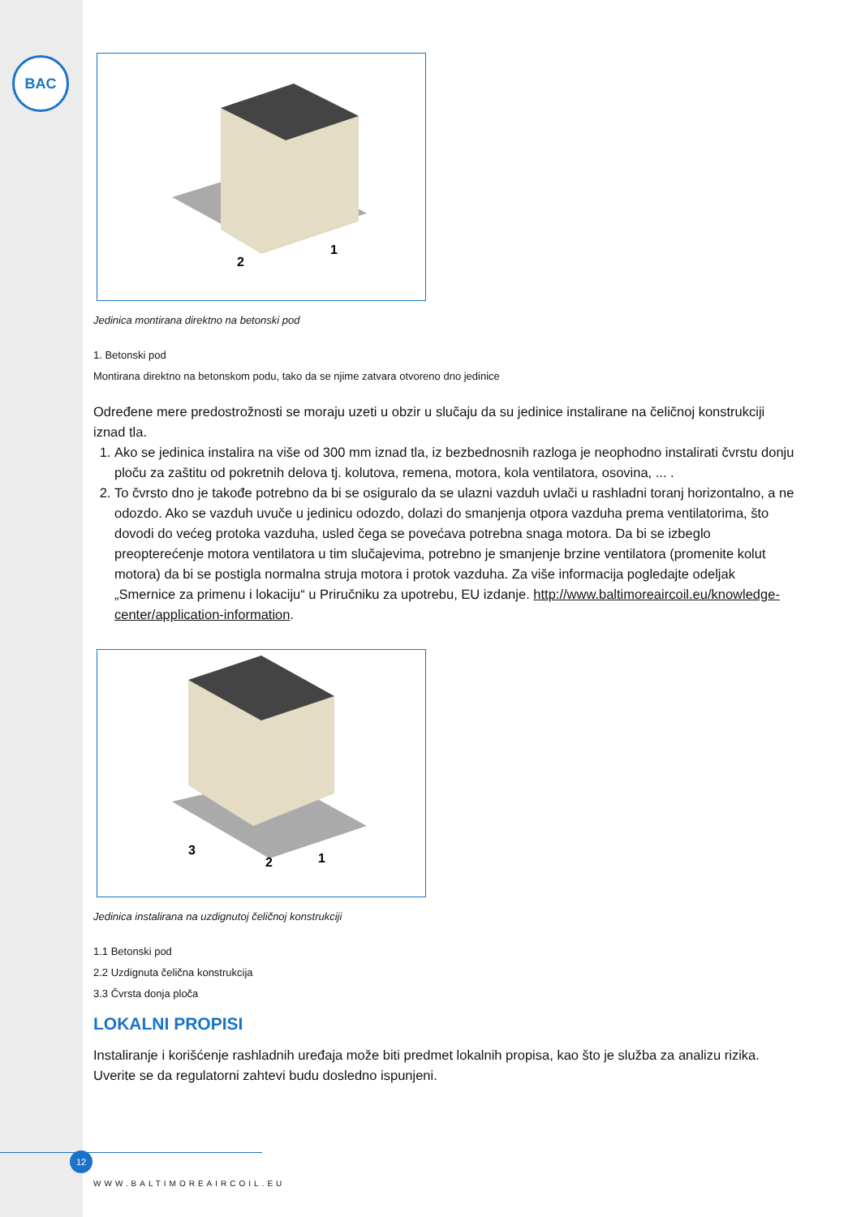BAC
2
1
Jedinica montirana direktno na betonski pod
1. Betonski pod
Montirana direktno na betonskom podu, tako da se njime zatvara otvoreno dno jedinice
Određene mere predostrožnosti se moraju uzeti u obzir u slučaju da su jedinice instalirane na čeličnoj konstrukciji iznad tla.
1. Ako se jedinica instalira na više od 300 mm iznad tla, iz bezbednosnih razloga je neophodno instalirati čvrstu donju ploču za zaštitu od pokretnih delova tj. kolutova, remena, motora, kola ventilatora, osovina, ... .
2. To čvrsto dno je takođe potrebno da bi se osiguralo da se ulazni vazduh uvlači u rashladni toranj horizontalno, a ne odozdo. Ako se vazduh uvuče u jedinicu odozdo, dolazi do smanjenja otpora vazduha prema ventilatorima, što dovodi do većeg protoka vazduha, usled čega se povećava potrebna snaga motora. Da bi se izbeglo preopterećenje motora ventilatora u tim slučajevima, potrebno je smanjenje brzine ventilatora (promenite kolut motora) da bi se postigla normalna struja motora i protok vazduha. Za više informacija pogledajte odeljak „Smernice za primenu i lokaciju“ u Priručniku za upotrebu, EU izdanje. http://www.baltimoreaircoil.eu/knowledge-center/application-information.
3
2
1
Jedinica instalirana na uzdignutoj čeličnoj konstrukciji
1.1 Betonski pod
2.2 Uzdignuta čelična konstrukcija
3.3 Čvrsta donja ploča
LOKALNI PROPISI
Instaliranje i korišćenje rashladnih uređaja može biti predmet lokalnih propisa, kao što je služba za analizu rizika. Uverite se da regulatorni zahtevi budu dosledno ispunjeni.
12
WWW.BALTIMOREAIRCOIL.EU